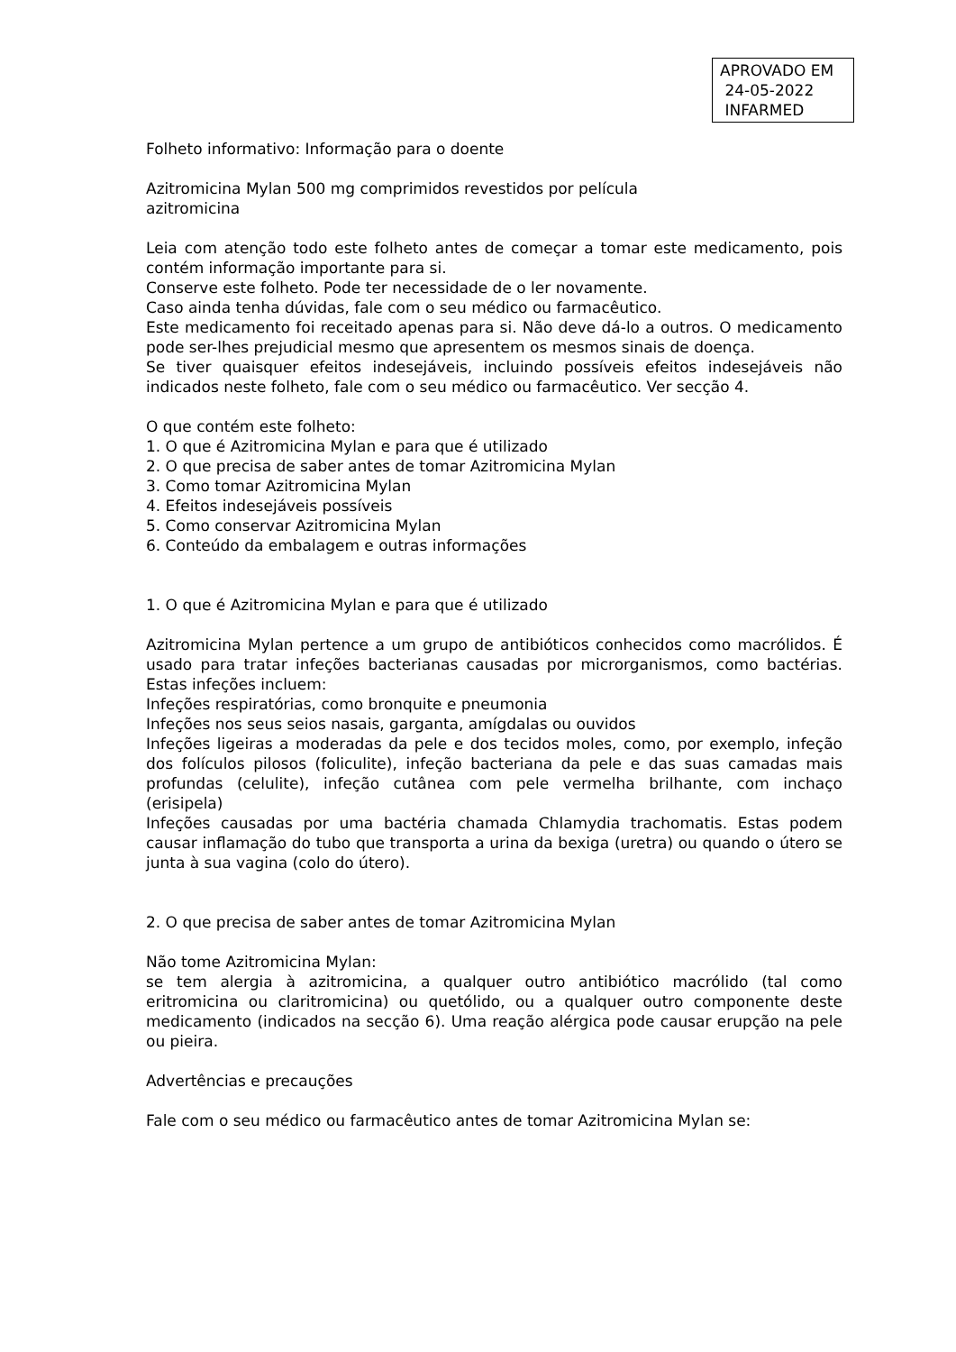APROVADO EM
24-05-2022
INFARMED
Folheto informativo: Informação para o doente
Azitromicina Mylan 500 mg comprimidos revestidos por película
azitromicina
Leia com atenção todo este folheto antes de começar a tomar este medicamento, pois contém informação importante para si.
Conserve este folheto. Pode ter necessidade de o ler novamente.
Caso ainda tenha dúvidas, fale com o seu médico ou farmacêutico.
Este medicamento foi receitado apenas para si. Não deve dá-lo a outros. O medicamento pode ser-lhes prejudicial mesmo que apresentem os mesmos sinais de doença.
Se tiver quaisquer efeitos indesejáveis, incluindo possíveis efeitos indesejáveis não indicados neste folheto, fale com o seu médico ou farmacêutico. Ver secção 4.
O que contém este folheto:
1. O que é Azitromicina Mylan e para que é utilizado
2. O que precisa de saber antes de tomar Azitromicina Mylan
3. Como tomar Azitromicina Mylan
4. Efeitos indesejáveis possíveis
5. Como conservar Azitromicina Mylan
6. Conteúdo da embalagem e outras informações
1. O que é Azitromicina Mylan e para que é utilizado
Azitromicina Mylan pertence a um grupo de antibióticos conhecidos como macrólidos. É usado para tratar infeções bacterianas causadas por microrganismos, como bactérias. Estas infeções incluem:
Infeções respiratórias, como bronquite e pneumonia
Infeções nos seus seios nasais, garganta, amígdalas ou ouvidos
Infeções ligeiras a moderadas da pele e dos tecidos moles, como, por exemplo, infeção dos folículos pilosos (foliculite), infeção bacteriana da pele e das suas camadas mais profundas (celulite), infeção cutânea com pele vermelha brilhante, com inchaço (erisipela)
Infeções causadas por uma bactéria chamada Chlamydia trachomatis. Estas podem causar inflamação do tubo que transporta a urina da bexiga (uretra) ou quando o útero se junta à sua vagina (colo do útero).
2. O que precisa de saber antes de tomar Azitromicina Mylan
Não tome Azitromicina Mylan:
se tem alergia à azitromicina, a qualquer outro antibiótico macrólido (tal como eritromicina ou claritromicina) ou quetólido, ou a qualquer outro componente deste medicamento (indicados na secção 6). Uma reação alérgica pode causar erupção na pele ou pieira.
Advertências e precauções
Fale com o seu médico ou farmacêutico antes de tomar Azitromicina Mylan se: